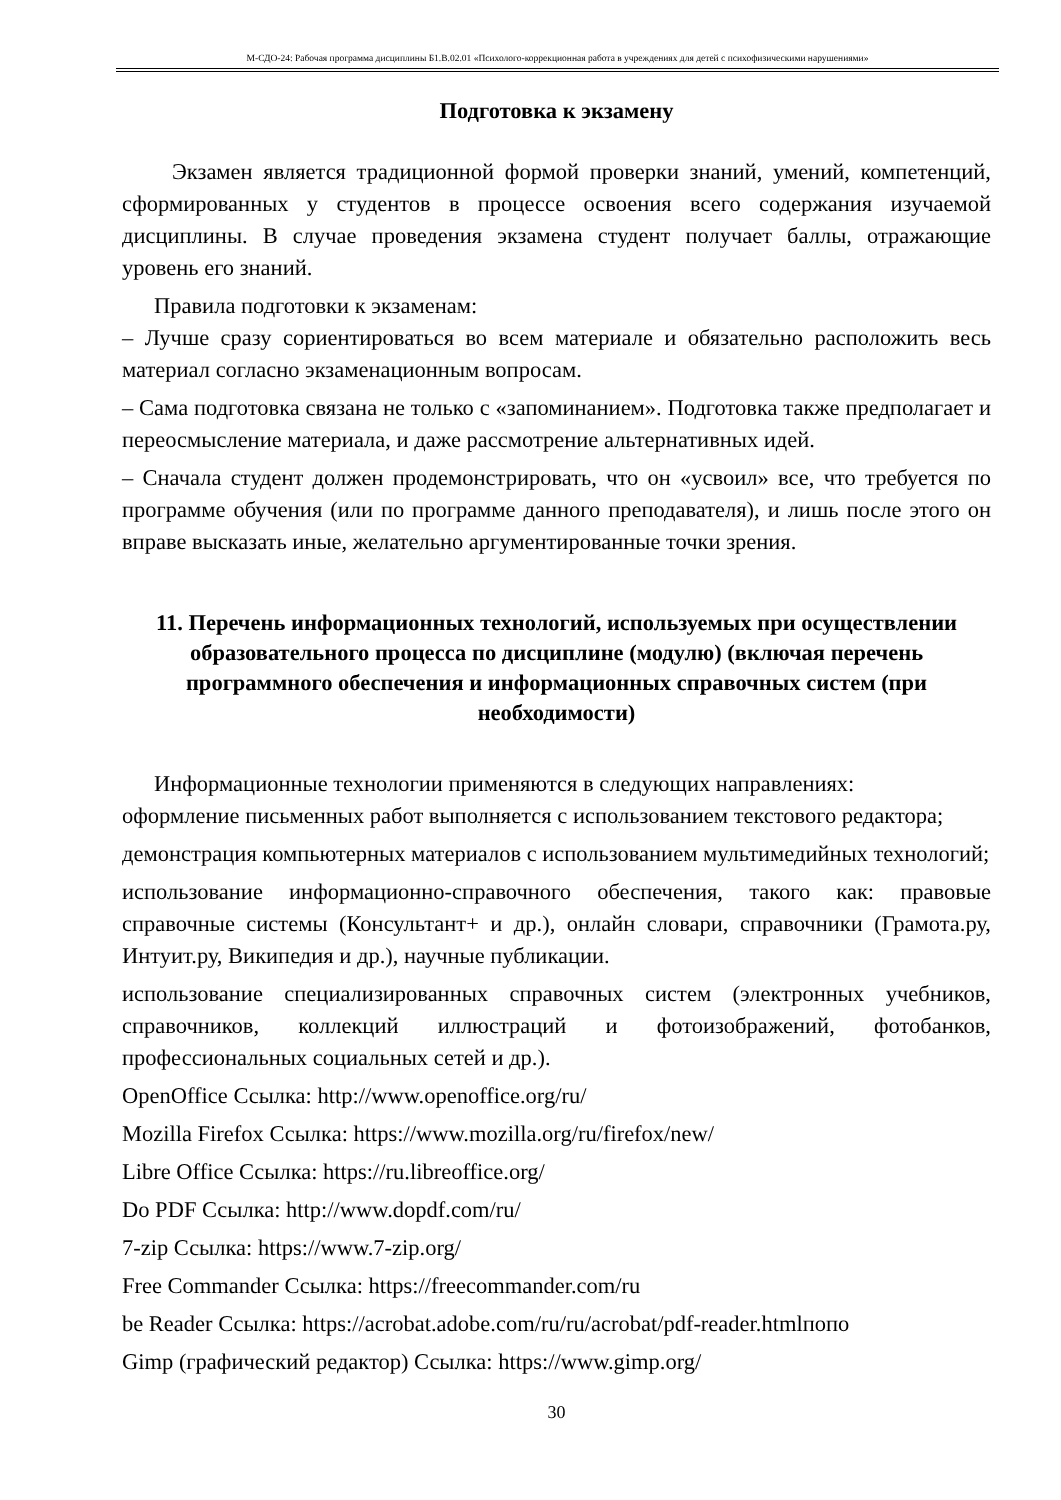М-СДО-24: Рабочая программа дисциплины Б1.В.02.01 «Психолого-коррекционная работа в учреждениях для детей с психофизическими нарушениями»
Подготовка к экзамену
Экзамен является традиционной формой проверки знаний, умений, компетенций, сформированных у студентов в процессе освоения всего содержания изучаемой дисциплины. В случае проведения экзамена студент получает баллы, отражающие уровень его знаний.
Правила подготовки к экзаменам:
– Лучше сразу сориентироваться во всем материале и обязательно расположить весь материал согласно экзаменационным вопросам.
– Сама подготовка связана не только с «запоминанием». Подготовка также предполагает и переосмысление материала, и даже рассмотрение альтернативных идей.
– Сначала студент должен продемонстрировать, что он «усвоил» все, что требуется по программе обучения (или по программе данного преподавателя), и лишь после этого он вправе высказать иные, желательно аргументированные точки зрения.
11. Перечень информационных технологий, используемых при осуществлении образовательного процесса по дисциплине (модулю) (включая перечень программного обеспечения и информационных справочных систем (при необходимости)
Информационные технологии применяются в следующих направлениях:
оформление письменных работ выполняется с использованием текстового редактора;
демонстрация компьютерных материалов с использованием мультимедийных технологий;
использование информационно-справочного обеспечения, такого как: правовые справочные системы (Консультант+ и др.), онлайн словари, справочники (Грамота.ру, Интуит.ру, Википедия и др.), научные публикации.
использование специализированных справочных систем (электронных учебников, справочников, коллекций иллюстраций и фотоизображений, фотобанков, профессиональных социальных сетей и др.).
OpenOffice Ссылка: http://www.openoffice.org/ru/
Mozilla Firefox Ссылка: https://www.mozilla.org/ru/firefox/new/
Libre Office Ссылка: https://ru.libreoffice.org/
Do PDF Ссылка: http://www.dopdf.com/ru/
7-zip Ссылка: https://www.7-zip.org/
Free Commander Ссылка: https://freecommander.com/ru
be Reader Ссылка: https://acrobat.adobe.com/ru/ru/acrobat/pdf-reader.htmlпопо
Gimp (графический редактор) Ссылка: https://www.gimp.org/
30